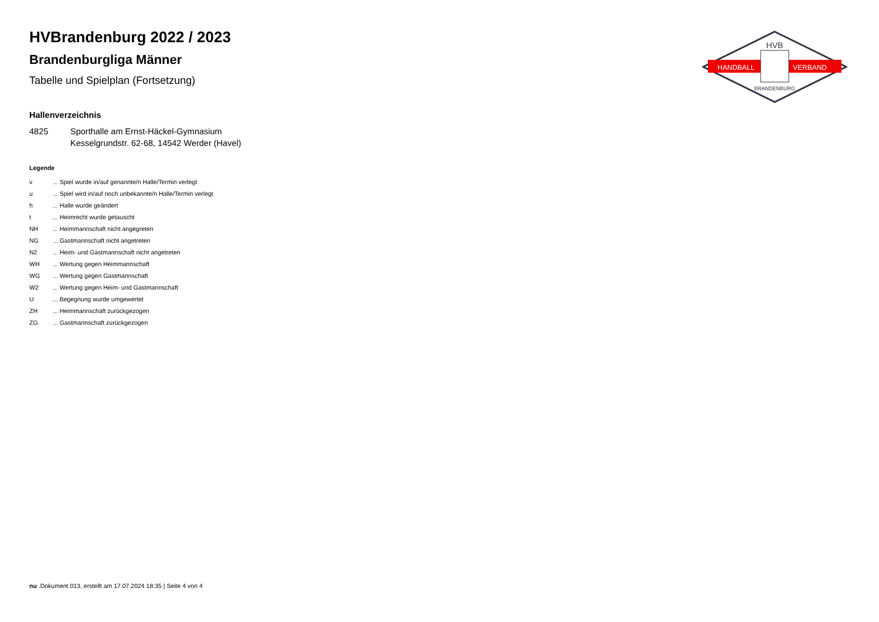HANDBALL
VERBAND
HVB
BRANDENBURG
HVBrandenburg 2022 / 2023
Brandenburgliga Männer
Tabelle und Spielplan (Fortsetzung)
Hallenverzeichnis
4825 Sporthalle am Ernst-Häckel-Gymnasium
Kesselgrundstr. 62-68, 14542 Werder (Havel)
Legende
v ... Spiel wurde in/auf genannte/n Halle/Termin verlegt
u ... Spiel wird in/auf noch unbekannte/n Halle/Termin verlegt
h ... Halle wurde geändert
t ... Heimrecht wurde getauscht
NH ... Heimmannschaft nicht angegreten
NG ... Gastmannschaft nicht angetreten
N2 ... Heim- und Gastmannschaft nicht angetreten
WH ... Wertung gegen Heimmannschaft
WG ... Wertung gegen Gastmannschaft
W2 ... Wertung gegen Heim- und Gastmannschaft
U ... Begegnung wurde umgewertet
ZH ... Heimmannschaft zurückgezogen
ZG ... Gastmannschaft zurückgezogen
nu .Dokument 013, erstellt am 17.07.2024 18:35 | Seite 4 von 4